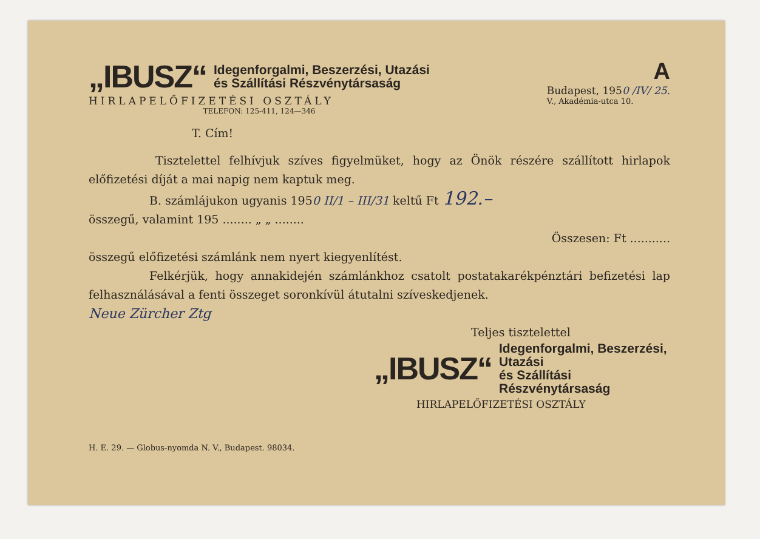„IBUSZ“
Idegenforgalmi, Beszerzési, Utazási
és Szállítási Részvénytársaság
HIRLAPELŐFIZETÉSI OSZTÁLY
TELEFON: 125-411, 124—346
A
Budapest, 1950 /IV/ 25.
V., Akadémia-utca 10.
T. Cím!
Tisztelettel felhívjuk szíves figyelmüket, hogy az Önök részére szállított hirlapok előfizetési díját a mai napig nem kaptuk meg.
B. számlájukon ugyanis 1950 II/1 – III/31 keltű Ft 192.–
összegű, valamint 195 ........ „ „ ........
Összesen: Ft ...........
összegű előfizetési számlánk nem nyert kiegyenlítést.
Felkérjük, hogy annakidején számlánkhoz csatolt postatakarékpénztári befizetési lap felhasználásával a fenti összeget soronkívül átutalni szíveskedjenek.
Neue Zürcher Ztg
Teljes tisztelettel
„IBUSZ“
Idegenforgalmi, Beszerzési, Utazási
és Szállítási Részvénytársaság
HIRLAPELŐFIZETÉSI OSZTÁLY
H. E. 29. — Globus-nyomda N. V., Budapest. 98034.